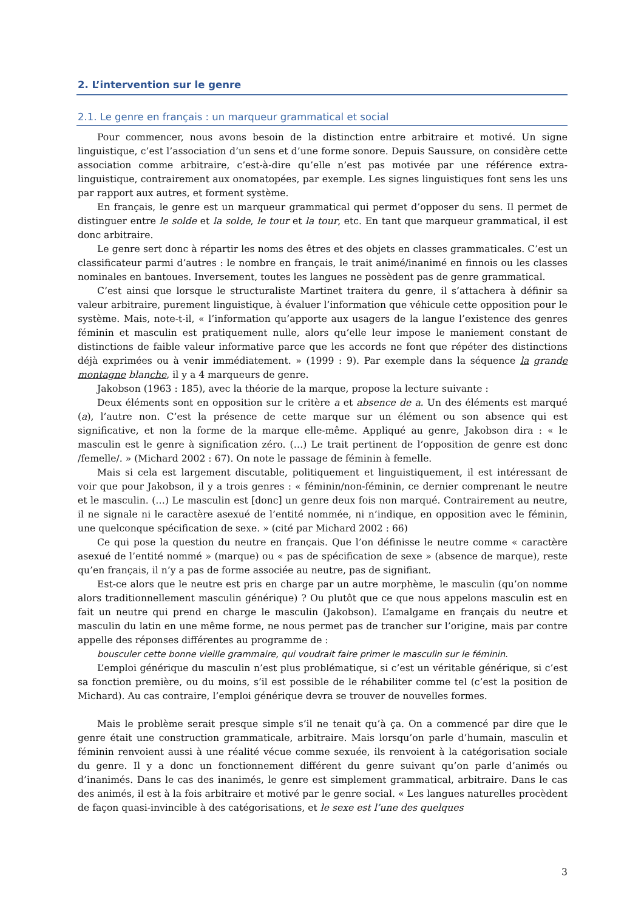2. L’intervention sur le genre
2.1. Le genre en français : un marqueur grammatical et social
Pour commencer, nous avons besoin de la distinction entre arbitraire et motivé. Un signe linguistique, c’est l’association d’un sens et d’une forme sonore. Depuis Saussure, on considère cette association comme arbitraire, c’est-à-dire qu’elle n’est pas motivée par une référence extra-linguistique, contrairement aux onomatopées, par exemple. Les signes linguistiques font sens les uns par rapport aux autres, et forment système.
En français, le genre est un marqueur grammatical qui permet d’opposer du sens. Il permet de distinguer entre le solde et la solde, le tour et la tour, etc. En tant que marqueur grammatical, il est donc arbitraire.
Le genre sert donc à répartir les noms des êtres et des objets en classes grammaticales. C’est un classificateur parmi d’autres : le nombre en français, le trait animé/inanimé en finnois ou les classes nominales en bantoues. Inversement, toutes les langues ne possèdent pas de genre grammatical.
C’est ainsi que lorsque le structuraliste Martinet traitera du genre, il s’attachera à définir sa valeur arbitraire, purement linguistique, à évaluer l’information que véhicule cette opposition pour le système. Mais, note-t-il, « l’information qu’apporte aux usagers de la langue l’existence des genres féminin et masculin est pratiquement nulle, alors qu’elle leur impose le maniement constant de distinctions de faible valeur informative parce que les accords ne font que répéter des distinctions déjà exprimées ou à venir immédiatement. » (1999 : 9). Par exemple dans la séquence la grande montagne blanche, il y a 4 marqueurs de genre.
Jakobson (1963 : 185), avec la théorie de la marque, propose la lecture suivante :
Deux éléments sont en opposition sur le critère a et absence de a. Un des éléments est marqué (a), l’autre non. C’est la présence de cette marque sur un élément ou son absence qui est significative, et non la forme de la marque elle-même. Appliqué au genre, Jakobson dira : « le masculin est le genre à signification zéro. (…) Le trait pertinent de l’opposition de genre est donc /femelle/. » (Michard 2002 : 67). On note le passage de féminin à femelle.
Mais si cela est largement discutable, politiquement et linguistiquement, il est intéressant de voir que pour Jakobson, il y a trois genres : « féminin/non-féminin, ce dernier comprenant le neutre et le masculin. (…) Le masculin est [donc] un genre deux fois non marqué. Contrairement au neutre, il ne signale ni le caractère asexué de l’entité nommée, ni n’indique, en opposition avec le féminin, une quelconque spécification de sexe. » (cité par Michard 2002 : 66)
Ce qui pose la question du neutre en français. Que l’on définisse le neutre comme « caractère asexué de l’entité nommé » (marque) ou « pas de spécification de sexe » (absence de marque), reste qu’en français, il n’y a pas de forme associée au neutre, pas de signifiant.
Est-ce alors que le neutre est pris en charge par un autre morphème, le masculin (qu’on nomme alors traditionnellement masculin générique) ? Ou plutôt que ce que nous appelons masculin est en fait un neutre qui prend en charge le masculin (Jakobson). L’amalgame en français du neutre et masculin du latin en une même forme, ne nous permet pas de trancher sur l’origine, mais par contre appelle des réponses différentes au programme de :
bousculer cette bonne vieille grammaire, qui voudrait faire primer le masculin sur le féminin.
L’emploi générique du masculin n’est plus problématique, si c’est un véritable générique, si c’est sa fonction première, ou du moins, s’il est possible de le réhabiliter comme tel (c’est la position de Michard). Au cas contraire, l’emploi générique devra se trouver de nouvelles formes.
Mais le problème serait presque simple s’il ne tenait qu’à ça. On a commencé par dire que le genre était une construction grammaticale, arbitraire. Mais lorsqu’on parle d’humain, masculin et féminin renvoient aussi à une réalité vécue comme sexuée, ils renvoient à la catégorisation sociale du genre. Il y a donc un fonctionnement différent du genre suivant qu’on parle d’animés ou d’inanimés. Dans le cas des inanimés, le genre est simplement grammatical, arbitraire. Dans le cas des animés, il est à la fois arbitraire et motivé par le genre social. « Les langues naturelles procèdent de façon quasi-invincible à des catégorisations, et le sexe est l’une des quelques
3